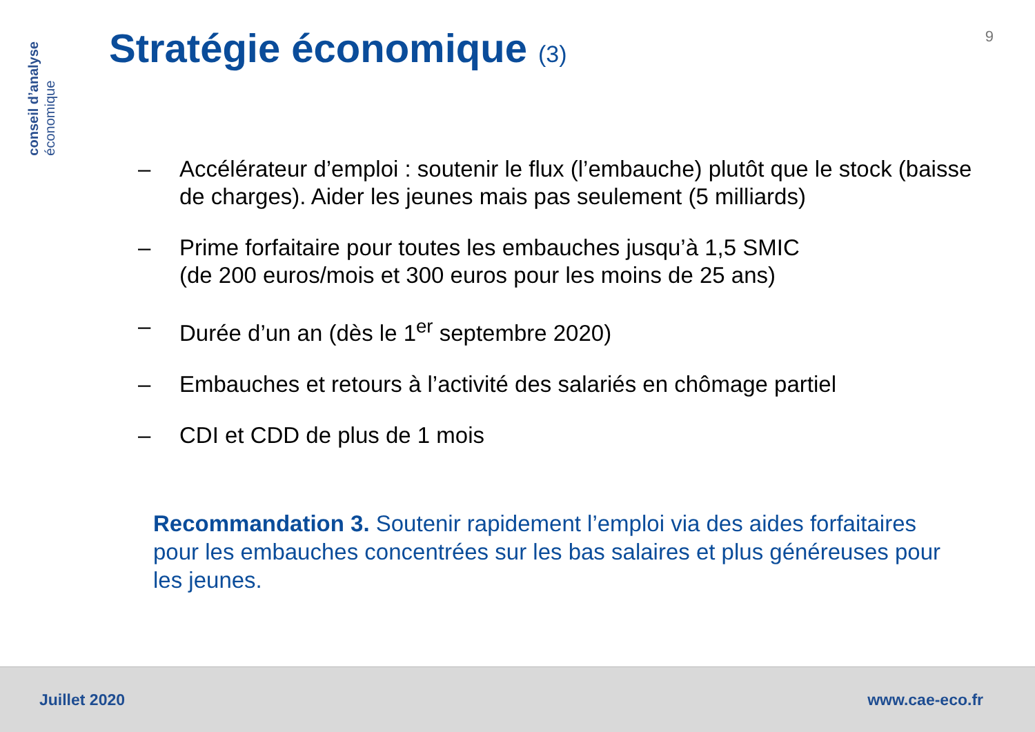conseil d’analyse
économique
Stratégie économique (3) 9
– Accélérateur d’emploi : soutenir le flux (l’embauche) plutôt que le stock (baisse de charges). Aider les jeunes mais pas seulement (5 milliards)
– Prime forfaitaire pour toutes les embauches jusqu’à 1,5 SMIC
(de 200 euros/mois et 300 euros pour les moins de 25 ans)
– Durée d’un an (dès le 1<sup>er</sup> septembre 2020)
– Embauches et retours à l’activité des salariés en chômage partiel
– CDI et CDD de plus de 1 mois
Recommandation 3. Soutenir rapidement l’emploi via des aides forfaitaires pour les embauches concentrées sur les bas salaires et plus généreuses pour les jeunes.
Juillet 2020 www.cae-eco.fr